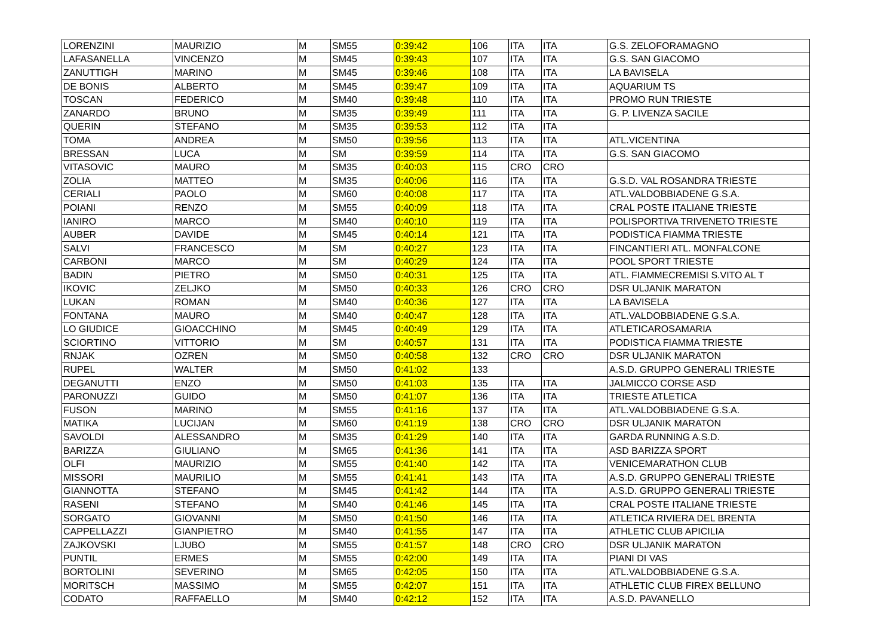| LORENZINI | MAURIZIO | M | SM55 | 0:39:42 | 106 | ITA | ITA | G.S. ZELOFORAMAGNO |
| LAFASANELLA | VINCENZO | M | SM45 | 0:39:43 | 107 | ITA | ITA | G.S. SAN GIACOMO |
| ZANUTTIGH | MARINO | M | SM45 | 0:39:46 | 108 | ITA | ITA | LA BAVISELA |
| DE BONIS | ALBERTO | M | SM45 | 0:39:47 | 109 | ITA | ITA | AQUARIUM TS |
| TOSCAN | FEDERICO | M | SM40 | 0:39:48 | 110 | ITA | ITA | PROMO RUN TRIESTE |
| ZANARDO | BRUNO | M | SM35 | 0:39:49 | 111 | ITA | ITA | G. P. LIVENZA SACILE |
| QUERIN | STEFANO | M | SM35 | 0:39:53 | 112 | ITA | ITA | |
| TOMA | ANDREA | M | SM50 | 0:39:56 | 113 | ITA | ITA | ATL.VICENTINA |
| BRESSAN | LUCA | M | SM | 0:39:59 | 114 | ITA | ITA | G.S. SAN GIACOMO |
| VITASOVIC | MAURO | M | SM35 | 0:40:03 | 115 | CRO | CRO | |
| ZOLIA | MATTEO | M | SM35 | 0:40:06 | 116 | ITA | ITA | G.S.D. VAL ROSANDRA TRIESTE |
| CERIALI | PAOLO | M | SM60 | 0:40:08 | 117 | ITA | ITA | ATL.VALDOBBIADENE G.S.A. |
| POIANI | RENZO | M | SM55 | 0:40:09 | 118 | ITA | ITA | CRAL POSTE ITALIANE TRIESTE |
| IANIRO | MARCO | M | SM40 | 0:40:10 | 119 | ITA | ITA | POLISPORTIVA TRIVENETO TRIESTE |
| AUBER | DAVIDE | M | SM45 | 0:40:14 | 121 | ITA | ITA | PODISTICA FIAMMA TRIESTE |
| SALVI | FRANCESCO | M | SM | 0:40:27 | 123 | ITA | ITA | FINCANTIERI ATL. MONFALCONE |
| CARBONI | MARCO | M | SM | 0:40:29 | 124 | ITA | ITA | POOL SPORT TRIESTE |
| BADIN | PIETRO | M | SM50 | 0:40:31 | 125 | ITA | ITA | ATL. FIAMMECREMISI S.VITO AL T |
| IKOVIC | ZELJKO | M | SM50 | 0:40:33 | 126 | CRO | CRO | DSR ULJANIK MARATON |
| LUKAN | ROMAN | M | SM40 | 0:40:36 | 127 | ITA | ITA | LA BAVISELA |
| FONTANA | MAURO | M | SM40 | 0:40:47 | 128 | ITA | ITA | ATL.VALDOBBIADENE G.S.A. |
| LO GIUDICE | GIOACCHINO | M | SM45 | 0:40:49 | 129 | ITA | ITA | ATLETICAROSAMARIA |
| SCIORTINO | VITTORIO | M | SM | 0:40:57 | 131 | ITA | ITA | PODISTICA FIAMMA TRIESTE |
| RNJAK | OZREN | M | SM50 | 0:40:58 | 132 | CRO | CRO | DSR ULJANIK MARATON |
| RUPEL | WALTER | M | SM50 | 0:41:02 | 133 | | | A.S.D. GRUPPO GENERALI TRIESTE |
| DEGANUTTI | ENZO | M | SM50 | 0:41:03 | 135 | ITA | ITA | JALMICCO CORSE ASD |
| PARONUZZI | GUIDO | M | SM50 | 0:41:07 | 136 | ITA | ITA | TRIESTE ATLETICA |
| FUSON | MARINO | M | SM55 | 0:41:16 | 137 | ITA | ITA | ATL.VALDOBBIADENE G.S.A. |
| MATIKA | LUCIJAN | M | SM60 | 0:41:19 | 138 | CRO | CRO | DSR ULJANIK MARATON |
| SAVOLDI | ALESSANDRO | M | SM35 | 0:41:29 | 140 | ITA | ITA | GARDA RUNNING A.S.D. |
| BARIZZA | GIULIANO | M | SM65 | 0:41:36 | 141 | ITA | ITA | ASD BARIZZA SPORT |
| OLFI | MAURIZIO | M | SM55 | 0:41:40 | 142 | ITA | ITA | VENICEMARATHON CLUB |
| MISSORI | MAURILIO | M | SM55 | 0:41:41 | 143 | ITA | ITA | A.S.D. GRUPPO GENERALI TRIESTE |
| GIANNOTTA | STEFANO | M | SM45 | 0:41:42 | 144 | ITA | ITA | A.S.D. GRUPPO GENERALI TRIESTE |
| RASENI | STEFANO | M | SM40 | 0:41:46 | 145 | ITA | ITA | CRAL POSTE ITALIANE TRIESTE |
| SORGATO | GIOVANNI | M | SM50 | 0:41:50 | 146 | ITA | ITA | ATLETICA RIVIERA DEL BRENTA |
| CAPPELLAZZI | GIANPIETRO | M | SM40 | 0:41:55 | 147 | ITA | ITA | ATHLETIC CLUB APICILIA |
| ZAJKOVSKI | LJUBO | M | SM55 | 0:41:57 | 148 | CRO | CRO | DSR ULJANIK MARATON |
| PUNTIL | ERMES | M | SM55 | 0:42:00 | 149 | ITA | ITA | PIANI DI VAS |
| BORTOLINI | SEVERINO | M | SM65 | 0:42:05 | 150 | ITA | ITA | ATL.VALDOBBIADENE G.S.A. |
| MORITSCH | MASSIMO | M | SM55 | 0:42:07 | 151 | ITA | ITA | ATHLETIC CLUB FIREX BELLUNO |
| CODATO | RAFFAELLO | M | SM40 | 0:42:12 | 152 | ITA | ITA | A.S.D. PAVANELLO |